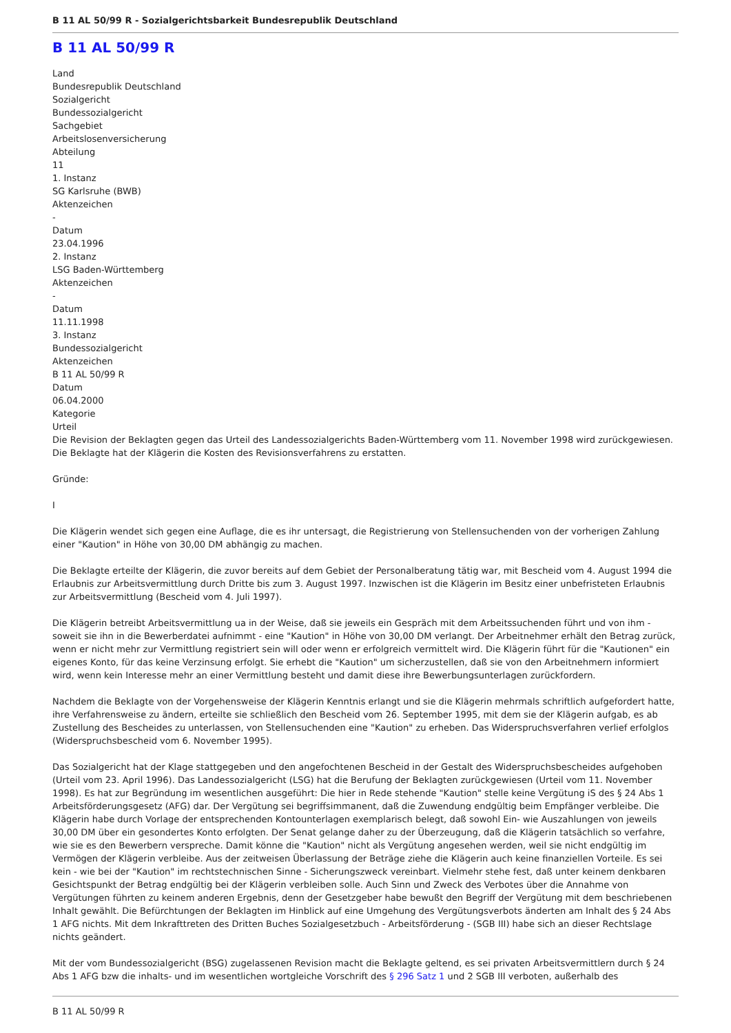B 11 AL 50/99 R - Sozialgerichtsbarkeit Bundesrepublik Deutschland
B 11 AL 50/99 R
Land
Bundesrepublik Deutschland
Sozialgericht
Bundessozialgericht
Sachgebiet
Arbeitslosenversicherung
Abteilung
11
1. Instanz
SG Karlsruhe (BWB)
Aktenzeichen
-
Datum
23.04.1996
2. Instanz
LSG Baden-Württemberg
Aktenzeichen
-
Datum
11.11.1998
3. Instanz
Bundessozialgericht
Aktenzeichen
B 11 AL 50/99 R
Datum
06.04.2000
Kategorie
Urteil
Die Revision der Beklagten gegen das Urteil des Landessozialgerichts Baden-Württemberg vom 11. November 1998 wird zurückgewiesen.
Die Beklagte hat der Klägerin die Kosten des Revisionsverfahrens zu erstatten.
Gründe:
I
Die Klägerin wendet sich gegen eine Auflage, die es ihr untersagt, die Registrierung von Stellensuchenden von der vorherigen Zahlung einer "Kaution" in Höhe von 30,00 DM abhängig zu machen.
Die Beklagte erteilte der Klägerin, die zuvor bereits auf dem Gebiet der Personalberatung tätig war, mit Bescheid vom 4. August 1994 die Erlaubnis zur Arbeitsvermittlung durch Dritte bis zum 3. August 1997. Inzwischen ist die Klägerin im Besitz einer unbefristeten Erlaubnis zur Arbeitsvermittlung (Bescheid vom 4. Juli 1997).
Die Klägerin betreibt Arbeitsvermittlung ua in der Weise, daß sie jeweils ein Gespräch mit dem Arbeitssuchenden führt und von ihm - soweit sie ihn in die Bewerberdatei aufnimmt - eine "Kaution" in Höhe von 30,00 DM verlangt. Der Arbeitnehmer erhält den Betrag zurück, wenn er nicht mehr zur Vermittlung registriert sein will oder wenn er erfolgreich vermittelt wird. Die Klägerin führt für die "Kautionen" ein eigenes Konto, für das keine Verzinsung erfolgt. Sie erhebt die "Kaution" um sicherzustellen, daß sie von den Arbeitnehmern informiert wird, wenn kein Interesse mehr an einer Vermittlung besteht und damit diese ihre Bewerbungsunterlagen zurückfordern.
Nachdem die Beklagte von der Vorgehensweise der Klägerin Kenntnis erlangt und sie die Klägerin mehrmals schriftlich aufgefordert hatte, ihre Verfahrensweise zu ändern, erteilte sie schließlich den Bescheid vom 26. September 1995, mit dem sie der Klägerin aufgab, es ab Zustellung des Bescheides zu unterlassen, von Stellensuchenden eine "Kaution" zu erheben. Das Widerspruchsverfahren verlief erfolglos (Widerspruchsbescheid vom 6. November 1995).
Das Sozialgericht hat der Klage stattgegeben und den angefochtenen Bescheid in der Gestalt des Widerspruchsbescheides aufgehoben (Urteil vom 23. April 1996). Das Landessozialgericht (LSG) hat die Berufung der Beklagten zurückgewiesen (Urteil vom 11. November 1998). Es hat zur Begründung im wesentlichen ausgeführt: Die hier in Rede stehende "Kaution" stelle keine Vergütung iS des § 24 Abs 1 Arbeitsförderungsgesetz (AFG) dar. Der Vergütung sei begriffsimmanent, daß die Zuwendung endgültig beim Empfänger verbleibe. Die Klägerin habe durch Vorlage der entsprechenden Kontounterlagen exemplarisch belegt, daß sowohl Ein- wie Auszahlungen von jeweils 30,00 DM über ein gesondertes Konto erfolgten. Der Senat gelange daher zu der Überzeugung, daß die Klägerin tatsächlich so verfahre, wie sie es den Bewerbern verspreche. Damit könne die "Kaution" nicht als Vergütung angesehen werden, weil sie nicht endgültig im Vermögen der Klägerin verbleibe. Aus der zeitweisen Überlassung der Beträge ziehe die Klägerin auch keine finanziellen Vorteile. Es sei kein - wie bei der "Kaution" im rechtstechnischen Sinne - Sicherungszweck vereinbart. Vielmehr stehe fest, daß unter keinem denkbaren Gesichtspunkt der Betrag endgültig bei der Klägerin verbleiben solle. Auch Sinn und Zweck des Verbotes über die Annahme von Vergütungen führten zu keinem anderen Ergebnis, denn der Gesetzgeber habe bewußt den Begriff der Vergütung mit dem beschriebenen Inhalt gewählt. Die Befürchtungen der Beklagten im Hinblick auf eine Umgehung des Vergütungsverbots änderten am Inhalt des § 24 Abs 1 AFG nichts. Mit dem Inkrafttreten des Dritten Buches Sozialgesetzbuch - Arbeitsförderung - (SGB III) habe sich an dieser Rechtslage nichts geändert.
Mit der vom Bundessozialgericht (BSG) zugelassenen Revision macht die Beklagte geltend, es sei privaten Arbeitsvermittlern durch § 24 Abs 1 AFG bzw die inhalts- und im wesentlichen wortgleiche Vorschrift des § 296 Satz 1 und 2 SGB III verboten, außerhalb des
B 11 AL 50/99 R